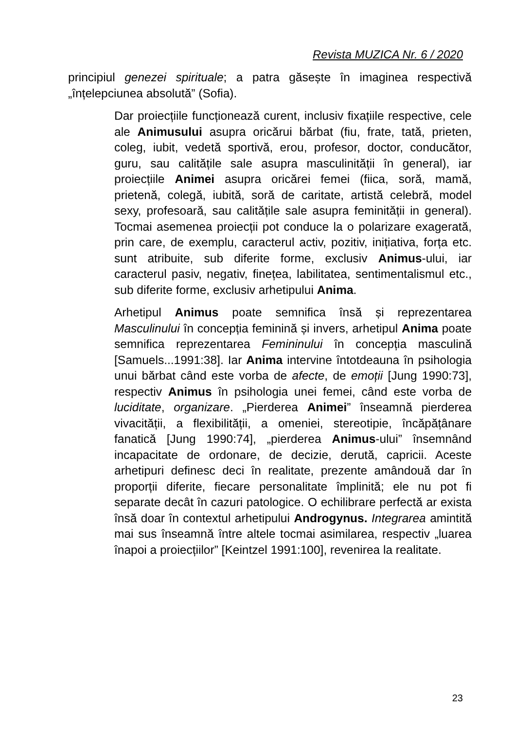Revista MUZICA Nr. 6 / 2020
principiul genezei spirituale; a patra găsește în imaginea respectivă „înțelepciunea absolută” (Sofia).
Dar proiecțiile funcționează curent, inclusiv fixațiile respective, cele ale Animusului asupra oricărui bărbat (fiu, frate, tată, prieten, coleg, iubit, vedetă sportivă, erou, profesor, doctor, conducător, guru, sau calitățile sale asupra masculinității în general), iar proiecțiile Animei asupra oricărei femei (fiica, soră, mamă, prietenă, colegă, iubită, soră de caritate, artistă celebră, model sexy, profesoară, sau calitățile sale asupra feminității in general). Tocmai asemenea proiecții pot conduce la o polarizare exagerată, prin care, de exemplu, caracterul activ, pozitiv, inițiativa, forța etc. sunt atribuite, sub diferite forme, exclusiv Animus-ului, iar caracterul pasiv, negativ, finețea, labilitatea, sentimentalismul etc., sub diferite forme, exclusiv arhetipului Anima.
Arhetipul Animus poate semnifica însă și reprezentarea Masculinului în concepția feminină și invers, arhetipul Anima poate semnifica reprezentarea Femininului în concepția masculină [Samuels...1991:38]. Iar Anima intervine întotdeauna în psihologia unui bărbat când este vorba de afecte, de emoții [Jung 1990:73], respectiv Animus în psihologia unei femei, când este vorba de luciditate, organizare. „Pierderea Animei” înseamnă pierderea vivacității, a flexibilității, a omeniei, stereotipie, încăpățânare fanatică [Jung 1990:74], „pierderea Animus-ului” însemnând incapacitate de ordonare, de decizie, derută, capricii. Aceste arhetipuri definesc deci în realitate, prezente amândouă dar în proporții diferite, fiecare personalitate împlinită; ele nu pot fi separate decât în cazuri patologice. O echilibrare perfectă ar exista însă doar în contextul arhetipului Androgynus. Integrarea amintită mai sus înseamnă între altele tocmai asimilarea, respectiv „luarea înapoi a proiecțiilor” [Keintzel 1991:100], revenirea la realitate.
23